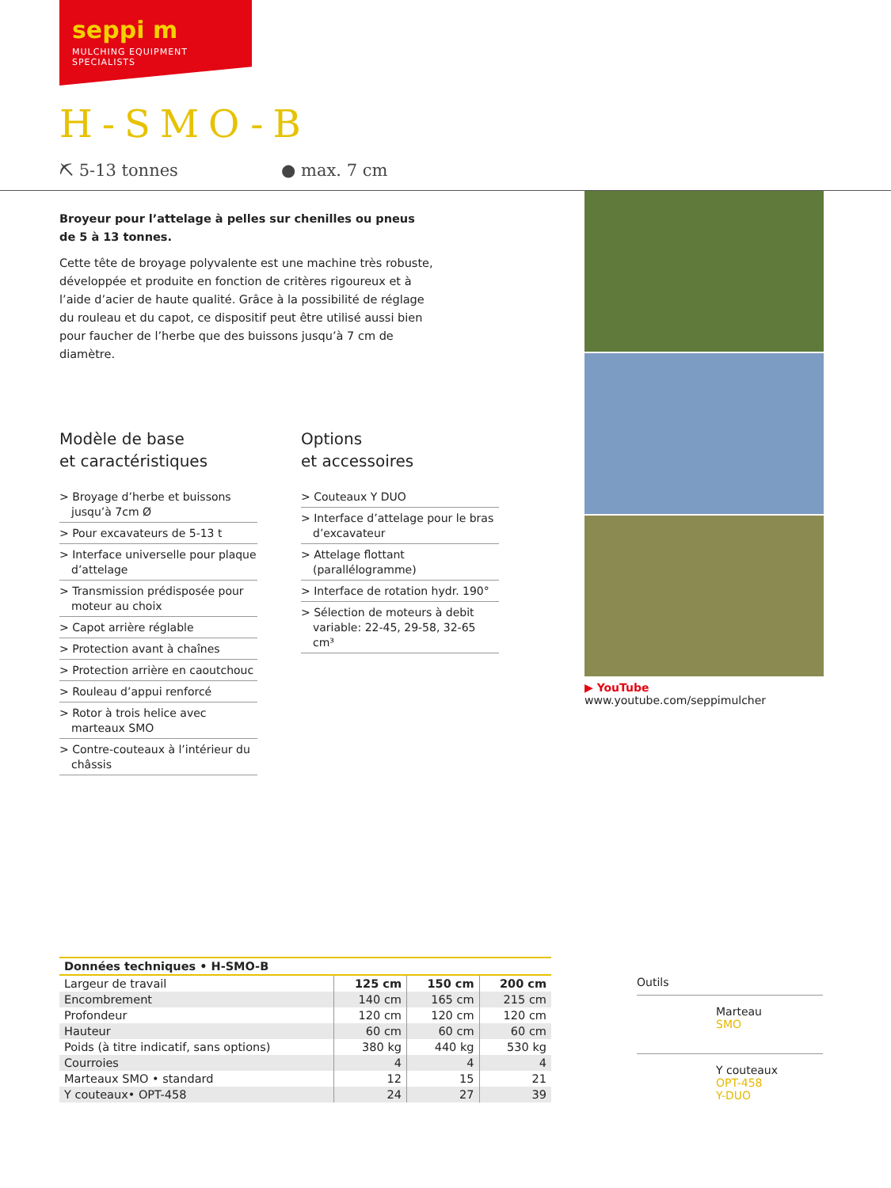seppi m
MULCHING EQUIPMENT SPECIALISTS
H-SMO-B
⛏ 5-13 tonnes ● max. 7 cm
Broyeur pour l’attelage à pelles sur chenilles ou pneus
de 5 à 13 tonnes.
Cette tête de broyage polyvalente est une machine très robuste, développée et produite en fonction de critères rigoureux et à l’aide d’acier de haute qualité. Grâce à la possibilité de réglage du rouleau et du capot, ce dispositif peut être utilisé aussi bien pour faucher de l’herbe que des buissons jusqu’à 7 cm de diamètre.
Modèle de base
et caractéristiques
> Broyage d’herbe et buissons jusqu’à 7cm Ø
> Pour excavateurs de 5-13 t
> Interface universelle pour plaque d’attelage
> Transmission prédisposée pour moteur au choix
> Capot arrière réglable
> Protection avant à chaînes
> Protection arrière en caoutchouc
> Rouleau d’appui renforcé
> Rotor à trois helice avec marteaux SMO
> Contre-couteaux à l’intérieur du châssis
Options
et accessoires
> Couteaux Y DUO
> Interface d’attelage pour le bras d’excavateur
> Attelage flottant (parallélogramme)
> Interface de rotation hydr. 190°
> Sélection de moteurs à debit variable: 22-45, 29-58, 32-65 cm³
▶ YouTube www.youtube.com/seppimulcher
| Données techniques • H-SMO-B | | | |
| --- | --- | --- | --- |
| Largeur de travail | 125 cm | 150 cm | 200 cm |
| Encombrement | 140 cm | 165 cm | 215 cm |
| Profondeur | 120 cm | 120 cm | 120 cm |
| Hauteur | 60 cm | 60 cm | 60 cm |
| Poids (à titre indicatif, sans options) | 380 kg | 440 kg | 530 kg |
| Courroies | 4 | 4 | 4 |
| Marteaux SMO • standard | 12 | 15 | 21 |
| Y couteaux• OPT-458 | 24 | 27 | 39 |
Outils
Marteau
SMO
Y couteaux
OPT-458
Y-DUO